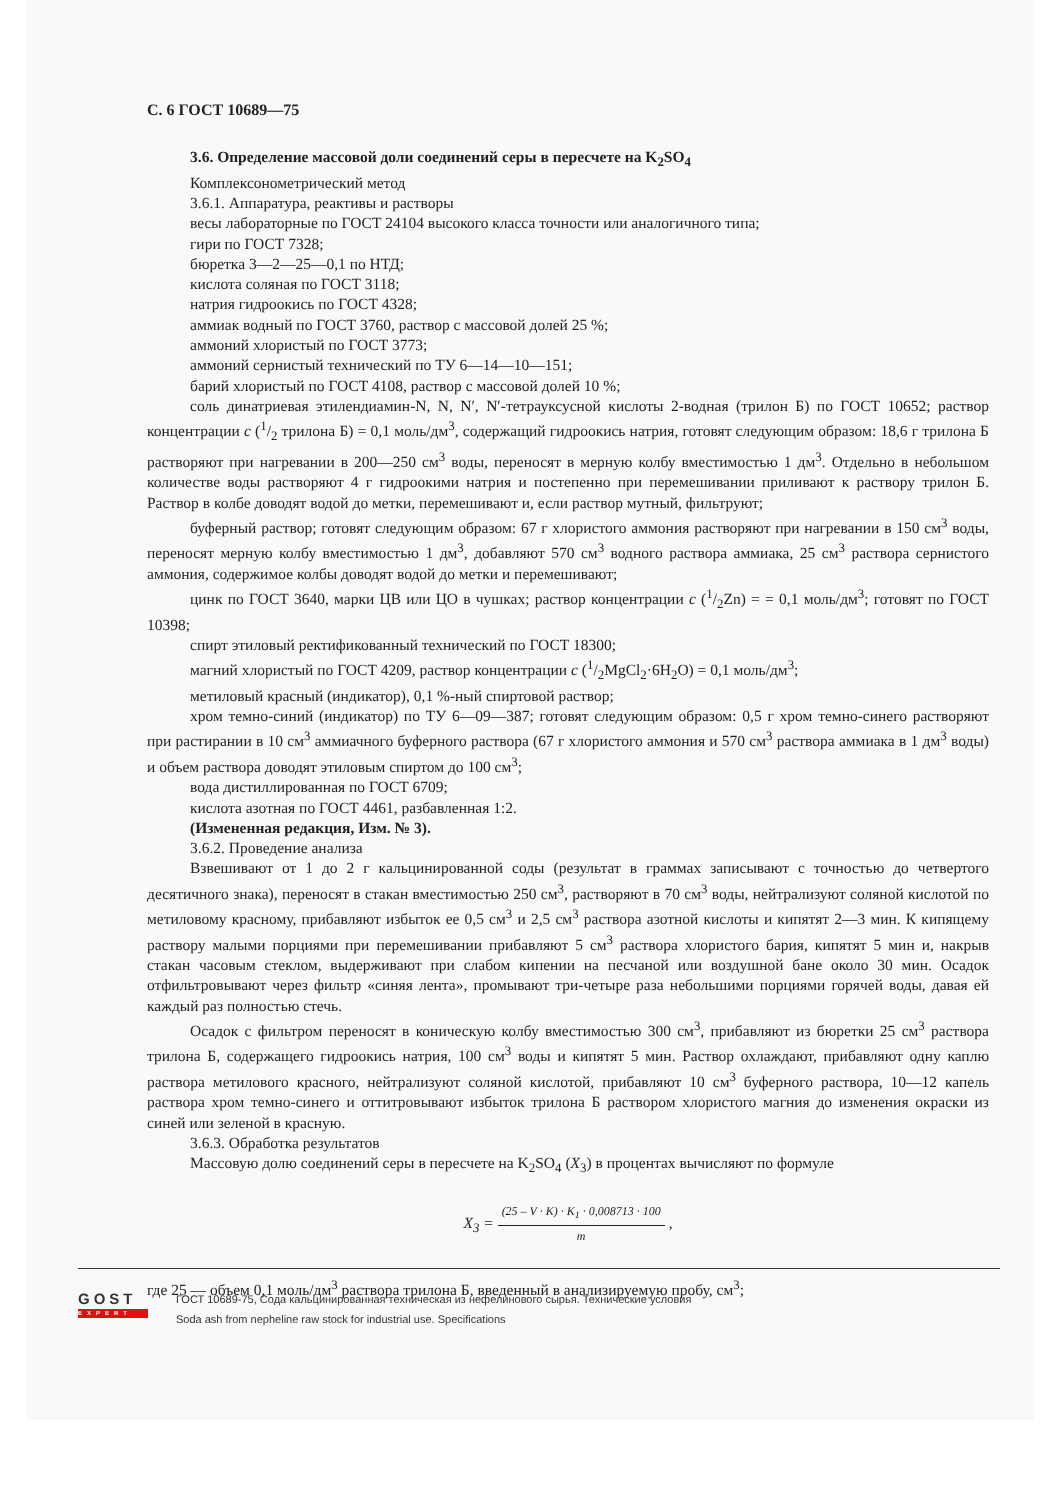С. 6 ГОСТ 10689—75
3.6. Определение массовой доли соединений серы в пересчете на K<sub>2</sub>SO<sub>4</sub>
Комплексонометрический метод
3.6.1. Аппаратура, реактивы и растворы
весы лабораторные по ГОСТ 24104 высокого класса точности или аналогичного типа;
гири по ГОСТ 7328;
бюретка 3—2—25—0,1 по НТД;
кислота соляная по ГОСТ 3118;
натрия гидроокись по ГОСТ 4328;
аммиак водный по ГОСТ 3760, раствор с массовой долей 25 %;
аммоний хлористый по ГОСТ 3773;
аммоний сернистый технический по ТУ 6—14—10—151;
барий хлористый по ГОСТ 4108, раствор с массовой долей 10 %;
соль динатриевая этилендиамин-N, N, N′, N′-тетрауксусной кислоты 2-водная (трилон Б) по ГОСТ 10652; раствор концентрации c (1/2 трилона Б) = 0,1 моль/дм<sup>3</sup>, содержащий гидроокись натрия, готовят следующим образом: 18,6 г трилона Б растворяют при нагревании в 200—250 см<sup>3</sup> воды, переносят в мерную колбу вместимостью 1 дм<sup>3</sup>. Отдельно в небольшом количестве воды растворяют 4 г гидроокими натрия и постепенно при перемешивании приливают к раствору трилон Б. Раствор в колбе доводят водой до метки, перемешивают и, если раствор мутный, фильтруют;
буферный раствор; готовят следующим образом: 67 г хлористого аммония растворяют при нагревании в 150 см<sup>3</sup> воды, переносят мерную колбу вместимостью 1 дм<sup>3</sup>, добавляют 570 см<sup>3</sup> водного раствора аммиака, 25 см<sup>3</sup> раствора сернистого аммония, содержимое колбы доводят водой до метки и перемешивают;
цинк по ГОСТ 3640, марки ЦВ или ЦО в чушках; раствор концентрации c (1/2Zn) = = 0,1 моль/дм<sup>3</sup>; готовят по ГОСТ 10398;
спирт этиловый ректификованный технический по ГОСТ 18300;
магний хлористый по ГОСТ 4209, раствор концентрации c (1/2MgCl<sub>2</sub>·6H<sub>2</sub>O) = 0,1 моль/дм<sup>3</sup>;
метиловый красный (индикатор), 0,1 %-ный спиртовой раствор;
хром темно-синий (индикатор) по ТУ 6—09—387; готовят следующим образом: 0,5 г хром темно-синего растворяют при растирании в 10 см<sup>3</sup> аммиачного буферного раствора (67 г хлористого аммония и 570 см<sup>3</sup> раствора аммиака в 1 дм<sup>3</sup> воды) и объем раствора доводят этиловым спиртом до 100 см<sup>3</sup>;
вода дистиллированная по ГОСТ 6709;
кислота азотная по ГОСТ 4461, разбавленная 1:2.
(Измененная редакция, Изм. № 3).
3.6.2. Проведение анализа
Взвешивают от 1 до 2 г кальцинированной соды (результат в граммах записывают с точностью до четвертого десятичного знака), переносят в стакан вместимостью 250 см<sup>3</sup>, растворяют в 70 см<sup>3</sup> воды, нейтрализуют соляной кислотой по метиловому красному, прибавляют избыток ее 0,5 см<sup>3</sup> и 2,5 см<sup>3</sup> раствора азотной кислоты и кипятят 2—3 мин. К кипящему раствору малыми порциями при перемешивании прибавляют 5 см<sup>3</sup> раствора хлористого бария, кипятят 5 мин и, накрыв стакан часовым стеклом, выдерживают при слабом кипении на песчаной или воздушной бане около 30 мин. Осадок отфильтровывают через фильтр «синяя лента», промывают три-четыре раза небольшими порциями горячей воды, давая ей каждый раз полностью стечь.
Осадок с фильтром переносят в коническую колбу вместимостью 300 см<sup>3</sup>, прибавляют из бюретки 25 см<sup>3</sup> раствора трилона Б, содержащего гидроокись натрия, 100 см<sup>3</sup> воды и кипятят 5 мин. Раствор охлаждают, прибавляют одну каплю раствора метилового красного, нейтрализуют соляной кислотой, прибавляют 10 см<sup>3</sup> буферного раствора, 10—12 капель раствора хром темно-синего и оттитровывают избыток трилона Б раствором хлористого магния до изменения окраски из синей или зеленой в красную.
3.6.3. Обработка результатов
Массовую долю соединений серы в пересчете на K<sub>2</sub>SO<sub>4</sub> (X<sub>3</sub>) в процентах вычисляют по формуле
X<sub>3</sub> = (25 – V · K) · K<sub>1</sub> · 0,008713 · 100 m ,
где 25 — объем 0,1 моль/дм<sup>3</sup> раствора трилона Б, введенный в анализируемую пробу, см<sup>3</sup>;
GOST
EXPERT
ГОСТ 10689-75, Сода кальцинированная техническая из нефелинового сырья. Технические условия
Soda ash from nepheline raw stock for industrial use. Specifications